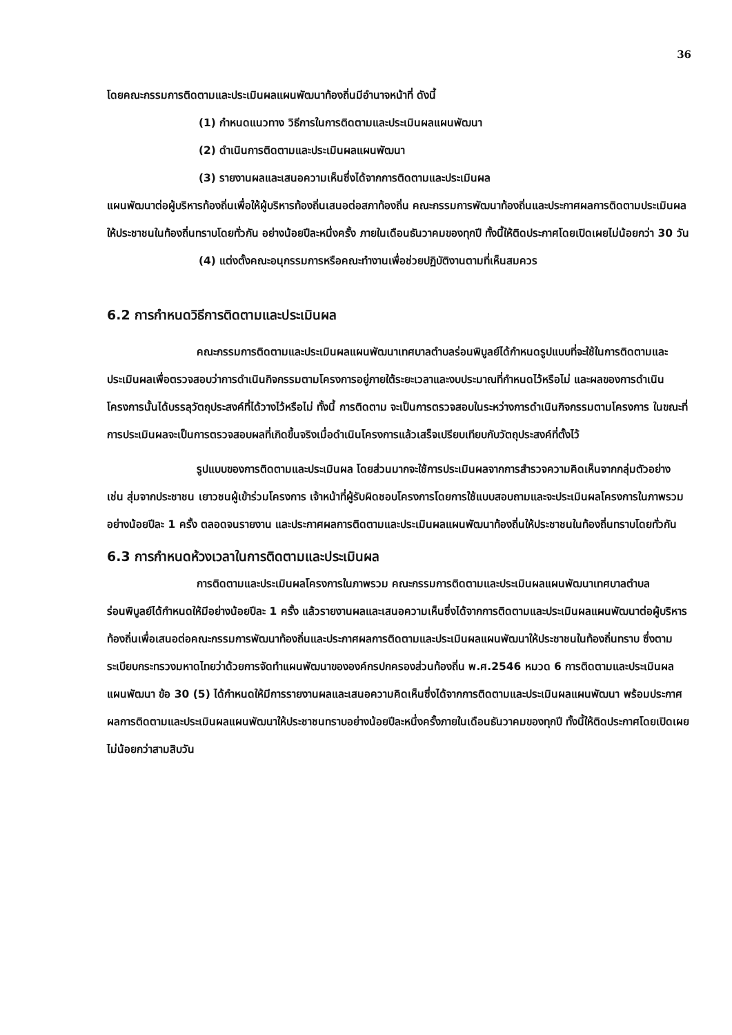36
โดยคณะกรรมการติดตามและประเมินผลแผนพัฒนาท้องถิ่นมีอำนาจหน้าที่ ดังนี้
(1) กำหนดแนวทาง วิธีการในการติดตามและประเมินผลแผนพัฒนา
(2) ดำเนินการติดตามและประเมินผลแผนพัฒนา
(3) รายงานผลและเสนอความเห็นซึ่งได้จากการติดตามและประเมินผล
แผนพัฒนาต่อผู้บริหารท้องถิ่นเพื่อให้ผู้บริหารท้องถิ่นเสนอต่อสภาท้องถิ่น คณะกรรมการพัฒนาท้องถิ่นและประกาศผลการติดตามประเมินผลให้ประชาชนในท้องถิ่นทราบโดยทั่วกัน อย่างน้อยปีละหนึ่งครั้ง ภายในเดือนธันวาคมของทุกปี ทั้งนี้ให้ติดประกาศโดยเปิดเผยไม่น้อยกว่า 30 วัน
(4) แต่งตั้งคณะอนุกรรมการหรือคณะทำงานเพื่อช่วยปฏิบัติงานตามที่เห็นสมควร
6.2 การกำหนดวิธีการติดตามและประเมินผล
คณะกรรมการติดตามและประเมินผลแผนพัฒนาเทศบาลตำบลร่อนพิบูลย์ได้กำหนดรูปแบบที่จะใช้ในการติดตามและประเมินผลเพื่อตรวจสอบว่าการดำเนินกิจกรรมตามโครงการอยู่ภายใต้ระยะเวลาและงบประมาณที่กำหนดไว้หรือไม่ และผลของการดำเนินโครงการนั้นได้บรรลุวัตถุประสงค์ที่ได้วางไว้หรือไม่ ทั้งนี้ การติดตาม จะเป็นการตรวจสอบในระหว่างการดำเนินกิจกรรมตามโครงการ ในขณะที่ การประเมินผลจะเป็นการตรวจสอบผลที่เกิดขึ้นจริงเมื่อดำเนินโครงการแล้วเสร็จเปรียบเทียบกับวัตถุประสงค์ที่ตั้งไว้
รูปแบบของการติดตามและประเมินผล โดยส่วนมากจะใช้การประเมินผลจากการสำรวจความคิดเห็นจากกลุ่มตัวอย่าง เช่น สุ่มจากประชาชน เยาวชนผู้เข้าร่วมโครงการ เจ้าหน้าที่ผู้รับผิดชอบโครงการโดยการใช้แบบสอบถามและจะประเมินผลโครงการในภาพรวมอย่างน้อยปีละ 1 ครั้ง ตลอดจนรายงาน และประกาศผลการติดตามและประเมินผลแผนพัฒนาท้องถิ่นให้ประชาชนในท้องถิ่นทราบโดยทั่วกัน
6.3 การกำหนดห้วงเวลาในการติดตามและประเมินผล
การติดตามและประเมินผลโครงการในภาพรวม คณะกรรมการติดตามและประเมินผลแผนพัฒนาเทศบาลตำบลร่อนพิบูลย์ได้กำหนดให้มีอย่างน้อยปีละ 1 ครั้ง แล้วรายงานผลและเสนอความเห็นซึ่งได้จากการติดตามและประเมินผลแผนพัฒนาต่อผู้บริหารท้องถิ่นเพื่อเสนอต่อคณะกรรมการพัฒนาท้องถิ่นและประกาศผลการติดตามและประเมินผลแผนพัฒนาให้ประชาชนในท้องถิ่นทราบ ซึ่งตามระเบียบกระทรวงมหาดไทยว่าด้วยการจัดทำแผนพัฒนาขององค์กรปกครองส่วนท้องถิ่น พ.ศ.2546 หมวด 6 การติดตามและประเมินผลแผนพัฒนา ข้อ 30 (5) ได้กำหนดให้มีการรายงานผลและเสนอความคิดเห็นซึ่งได้จากการติดตามและประเมินผลแผนพัฒนา พร้อมประกาศผลการติดตามและประเมินผลแผนพัฒนาให้ประชาชนทราบอย่างน้อยปีละหนึ่งครั้งภายในเดือนธันวาคมของทุกปี ทั้งนี้ให้ติดประกาศโดยเปิดเผยไม่น้อยกว่าสามสิบวัน